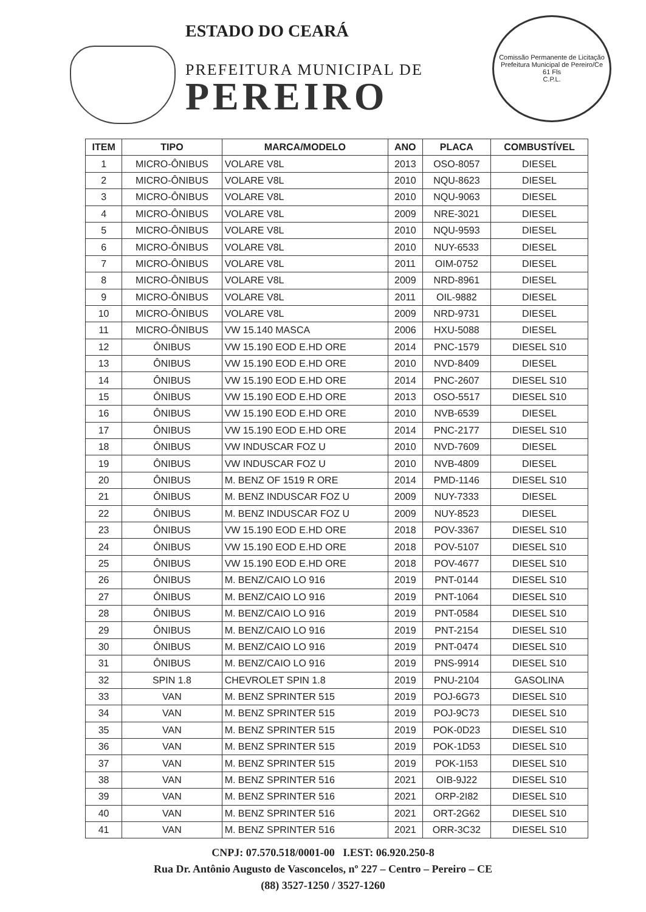ESTADO DO CEARÁ
PREFEITURA MUNICIPAL DE
PEREIRO
Comissão Permanente de Licitação
Prefeitura Municipal de Pereiro/Ce
61 Fls
C.P.L.
| ITEM | TIPO | MARCA/MODELO | ANO | PLACA | COMBUSTÍVEL |
| --- | --- | --- | --- | --- | --- |
| 1 | MICRO-ÔNIBUS | VOLARE V8L | 2013 | OSO-8057 | DIESEL |
| 2 | MICRO-ÔNIBUS | VOLARE V8L | 2010 | NQU-8623 | DIESEL |
| 3 | MICRO-ÔNIBUS | VOLARE V8L | 2010 | NQU-9063 | DIESEL |
| 4 | MICRO-ÔNIBUS | VOLARE V8L | 2009 | NRE-3021 | DIESEL |
| 5 | MICRO-ÔNIBUS | VOLARE V8L | 2010 | NQU-9593 | DIESEL |
| 6 | MICRO-ÔNIBUS | VOLARE V8L | 2010 | NUY-6533 | DIESEL |
| 7 | MICRO-ÔNIBUS | VOLARE V8L | 2011 | OIM-0752 | DIESEL |
| 8 | MICRO-ÔNIBUS | VOLARE V8L | 2009 | NRD-8961 | DIESEL |
| 9 | MICRO-ÔNIBUS | VOLARE V8L | 2011 | OIL-9882 | DIESEL |
| 10 | MICRO-ÔNIBUS | VOLARE V8L | 2009 | NRD-9731 | DIESEL |
| 11 | MICRO-ÔNIBUS | VW 15.140 MASCA | 2006 | HXU-5088 | DIESEL |
| 12 | ÔNIBUS | VW 15.190 EOD E.HD ORE | 2014 | PNC-1579 | DIESEL S10 |
| 13 | ÔNIBUS | VW 15.190 EOD E.HD ORE | 2010 | NVD-8409 | DIESEL |
| 14 | ÔNIBUS | VW 15.190 EOD E.HD ORE | 2014 | PNC-2607 | DIESEL S10 |
| 15 | ÔNIBUS | VW 15.190 EOD E.HD ORE | 2013 | OSO-5517 | DIESEL S10 |
| 16 | ÔNIBUS | VW 15.190 EOD E.HD ORE | 2010 | NVB-6539 | DIESEL |
| 17 | ÔNIBUS | VW 15.190 EOD E.HD ORE | 2014 | PNC-2177 | DIESEL S10 |
| 18 | ÔNIBUS | VW INDUSCAR FOZ U | 2010 | NVD-7609 | DIESEL |
| 19 | ÔNIBUS | VW INDUSCAR FOZ U | 2010 | NVB-4809 | DIESEL |
| 20 | ÔNIBUS | M. BENZ OF 1519 R ORE | 2014 | PMD-1146 | DIESEL S10 |
| 21 | ÔNIBUS | M. BENZ INDUSCAR FOZ U | 2009 | NUY-7333 | DIESEL |
| 22 | ÔNIBUS | M. BENZ INDUSCAR FOZ U | 2009 | NUY-8523 | DIESEL |
| 23 | ÔNIBUS | VW 15.190 EOD E.HD ORE | 2018 | POV-3367 | DIESEL S10 |
| 24 | ÔNIBUS | VW 15.190 EOD E.HD ORE | 2018 | POV-5107 | DIESEL S10 |
| 25 | ÔNIBUS | VW 15.190 EOD E.HD ORE | 2018 | POV-4677 | DIESEL S10 |
| 26 | ÔNIBUS | M. BENZ/CAIO LO 916 | 2019 | PNT-0144 | DIESEL S10 |
| 27 | ÔNIBUS | M. BENZ/CAIO LO 916 | 2019 | PNT-1064 | DIESEL S10 |
| 28 | ÔNIBUS | M. BENZ/CAIO LO 916 | 2019 | PNT-0584 | DIESEL S10 |
| 29 | ÔNIBUS | M. BENZ/CAIO LO 916 | 2019 | PNT-2154 | DIESEL S10 |
| 30 | ÔNIBUS | M. BENZ/CAIO LO 916 | 2019 | PNT-0474 | DIESEL S10 |
| 31 | ÔNIBUS | M. BENZ/CAIO LO 916 | 2019 | PNS-9914 | DIESEL S10 |
| 32 | SPIN 1.8 | CHEVROLET SPIN 1.8 | 2019 | PNU-2104 | GASOLINA |
| 33 | VAN | M. BENZ SPRINTER 515 | 2019 | POJ-6G73 | DIESEL S10 |
| 34 | VAN | M. BENZ SPRINTER 515 | 2019 | POJ-9C73 | DIESEL S10 |
| 35 | VAN | M. BENZ SPRINTER 515 | 2019 | POK-0D23 | DIESEL S10 |
| 36 | VAN | M. BENZ SPRINTER 515 | 2019 | POK-1D53 | DIESEL S10 |
| 37 | VAN | M. BENZ SPRINTER 515 | 2019 | POK-1I53 | DIESEL S10 |
| 38 | VAN | M. BENZ SPRINTER 516 | 2021 | OIB-9J22 | DIESEL S10 |
| 39 | VAN | M. BENZ SPRINTER 516 | 2021 | ORP-2I82 | DIESEL S10 |
| 40 | VAN | M. BENZ SPRINTER 516 | 2021 | ORT-2G62 | DIESEL S10 |
| 41 | VAN | M. BENZ SPRINTER 516 | 2021 | ORR-3C32 | DIESEL S10 |
CNPJ: 07.570.518/0001-00 I.EST: 06.920.250-8
Rua Dr. Antônio Augusto de Vasconcelos, nº 227 – Centro – Pereiro – CE
(88) 3527-1250 / 3527-1260